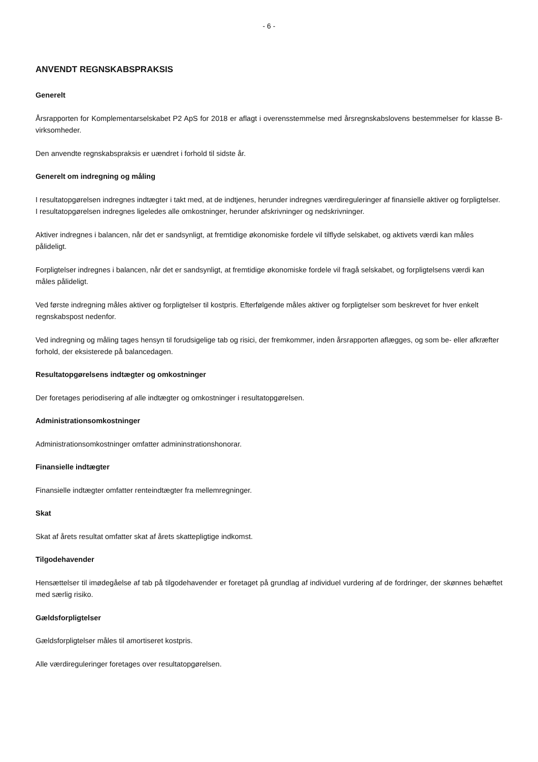- 6 -
ANVENDT REGNSKABSPRAKSIS
Generelt
Årsrapporten for Komplementarselskabet P2 ApS for 2018 er aflagt i overensstemmelse med årsregnskabslovens bestemmelser for klasse B-virksomheder.
Den anvendte regnskabspraksis er uændret i forhold til sidste år.
Generelt om indregning og måling
I resultatopgørelsen indregnes indtægter i takt med, at de indtjenes, herunder indregnes værdireguleringer af finansielle aktiver og forpligtelser. I resultatopgørelsen indregnes ligeledes alle omkostninger, herunder afskrivninger og nedskrivninger.
Aktiver indregnes i balancen, når det er sandsynligt, at fremtidige økonomiske fordele vil tilflyde selskabet, og aktivets værdi kan måles pålideligt.
Forpligtelser indregnes i balancen, når det er sandsynligt, at fremtidige økonomiske fordele vil fragå selskabet, og forpligtelsens værdi kan måles pålideligt.
Ved første indregning måles aktiver og forpligtelser til kostpris. Efterfølgende måles aktiver og forpligtelser som beskrevet for hver enkelt regnskabspost nedenfor.
Ved indregning og måling tages hensyn til forudsigelige tab og risici, der fremkommer, inden årsrapporten aflægges, og som be- eller afkræfter forhold, der eksisterede på balancedagen.
Resultatopgørelsens indtægter og omkostninger
Der foretages periodisering af alle indtægter og omkostninger i resultatopgørelsen.
Administrationsomkostninger
Administrationsomkostninger omfatter admininstrationshonorar.
Finansielle indtægter
Finansielle indtægter omfatter renteindtægter fra mellemregninger.
Skat
Skat af årets resultat omfatter skat af årets skattepligtige indkomst.
Tilgodehavender
Hensættelser til imødegåelse af tab på tilgodehavender er foretaget på grundlag af individuel vurdering af de fordringer, der skønnes behæftet med særlig risiko.
Gældsforpligtelser
Gældsforpligtelser måles til amortiseret kostpris.
Alle værdireguleringer foretages over resultatopgørelsen.